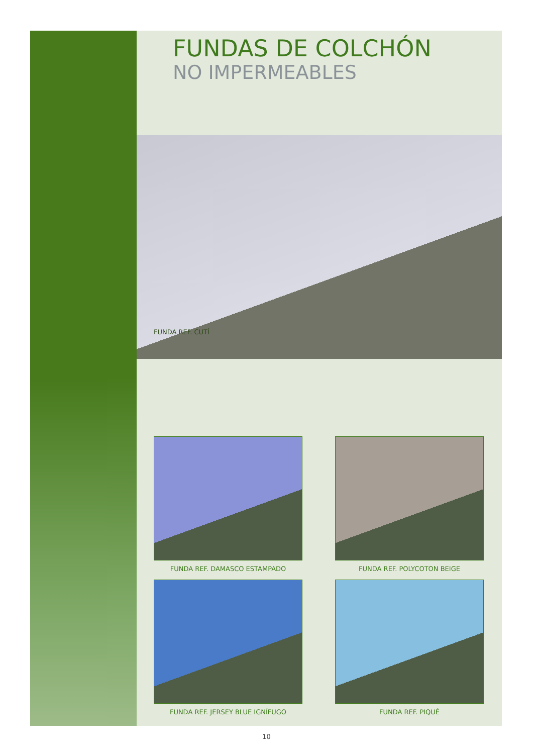FUNDAS DE COLCHÓN
NO IMPERMEABLES
FUNDA REF. CUTÍ
FUNDA REF. DAMASCO ESTAMPADO
FUNDA REF. POLYCOTON BEIGE
FUNDA REF. JERSEY BLUE IGNÍFUGO
FUNDA REF. PIQUÉ
10